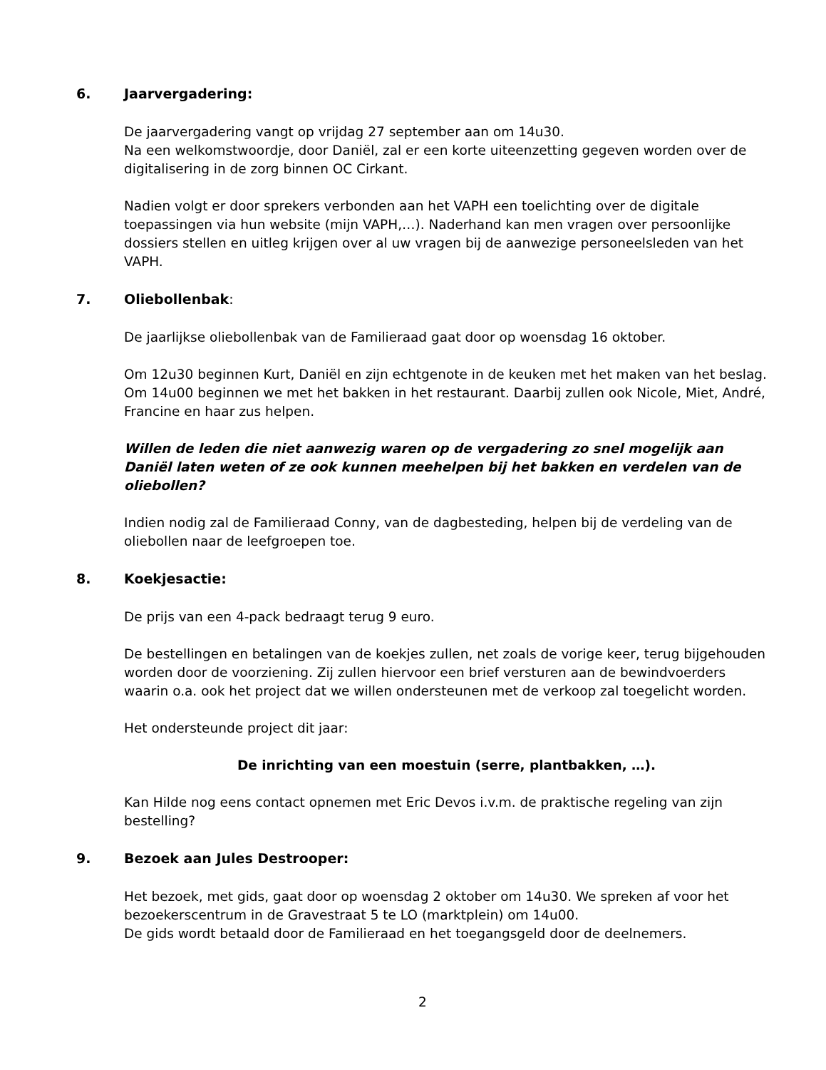6. Jaarvergadering:
De jaarvergadering vangt op vrijdag 27 september aan om 14u30.
Na een welkomstwoordje, door Daniël, zal er een korte uiteenzetting gegeven worden over de digitalisering in de zorg binnen OC Cirkant.
Nadien volgt er door sprekers verbonden aan het VAPH een toelichting over de digitale toepassingen via hun website (mijn VAPH,…). Naderhand kan men vragen over persoonlijke dossiers stellen en uitleg krijgen over al uw vragen bij de aanwezige personeelsleden van het VAPH.
7. Oliebollenbak:
De jaarlijkse oliebollenbak van de Familieraad gaat door op woensdag 16 oktober.
Om 12u30 beginnen Kurt, Daniël en zijn echtgenote in de keuken met het maken van het beslag. Om 14u00 beginnen we met het bakken in het restaurant. Daarbij zullen ook Nicole, Miet, André, Francine en haar zus helpen.
Willen de leden die niet aanwezig waren op de vergadering zo snel mogelijk aan Daniël laten weten of ze ook kunnen meehelpen bij het bakken en verdelen van de oliebollen?
Indien nodig zal de Familieraad Conny, van de dagbesteding, helpen bij de verdeling van de oliebollen naar de leefgroepen toe.
8. Koekjesactie:
De prijs van een 4-pack bedraagt terug 9 euro.
De bestellingen en betalingen van de koekjes zullen, net zoals de vorige keer, terug bijgehouden worden door de voorziening. Zij zullen hiervoor een brief versturen aan de bewindvoerders waarin o.a. ook het project dat we willen ondersteunen met de verkoop zal toegelicht worden.
Het ondersteunde project dit jaar:
De inrichting van een moestuin (serre, plantbakken, …).
Kan Hilde nog eens contact opnemen met Eric Devos i.v.m. de praktische regeling van zijn bestelling?
9. Bezoek aan Jules Destrooper:
Het bezoek, met gids, gaat door op woensdag 2 oktober om 14u30. We spreken af voor het bezoekerscentrum in de Gravestraat 5 te LO (marktplein) om 14u00.
De gids wordt betaald door de Familieraad en het toegangsgeld door de deelnemers.
2